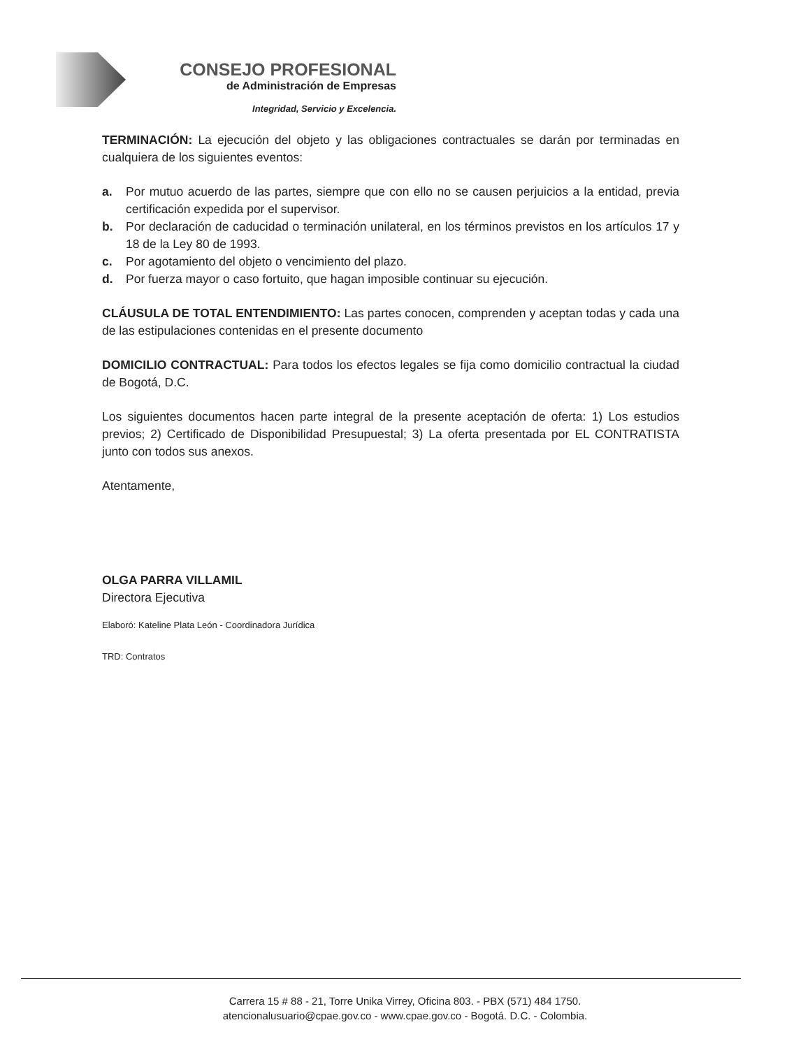CONSEJO PROFESIONAL
de Administración de Empresas
Integridad, Servicio y Excelencia.
TERMINACIÓN: La ejecución del objeto y las obligaciones contractuales se darán por terminadas en cualquiera de los siguientes eventos:
a. Por mutuo acuerdo de las partes, siempre que con ello no se causen perjuicios a la entidad, previa certificación expedida por el supervisor.
b. Por declaración de caducidad o terminación unilateral, en los términos previstos en los artículos 17 y 18 de la Ley 80 de 1993.
c. Por agotamiento del objeto o vencimiento del plazo.
d. Por fuerza mayor o caso fortuito, que hagan imposible continuar su ejecución.
CLÁUSULA DE TOTAL ENTENDIMIENTO: Las partes conocen, comprenden y aceptan todas y cada una de las estipulaciones contenidas en el presente documento
DOMICILIO CONTRACTUAL: Para todos los efectos legales se fija como domicilio contractual la ciudad de Bogotá, D.C.
Los siguientes documentos hacen parte integral de la presente aceptación de oferta: 1) Los estudios previos; 2) Certificado de Disponibilidad Presupuestal; 3) La oferta presentada por EL CONTRATISTA junto con todos sus anexos.
Atentamente,
OLGA PARRA VILLAMIL
Directora Ejecutiva
Elaboró: Kateline Plata León - Coordinadora Jurídica
TRD: Contratos
Carrera 15 # 88 - 21, Torre Unika Virrey, Oficina 803. - PBX (571) 484 1750.
atencionalusuario@cpae.gov.co - www.cpae.gov.co - Bogotá. D.C. - Colombia.